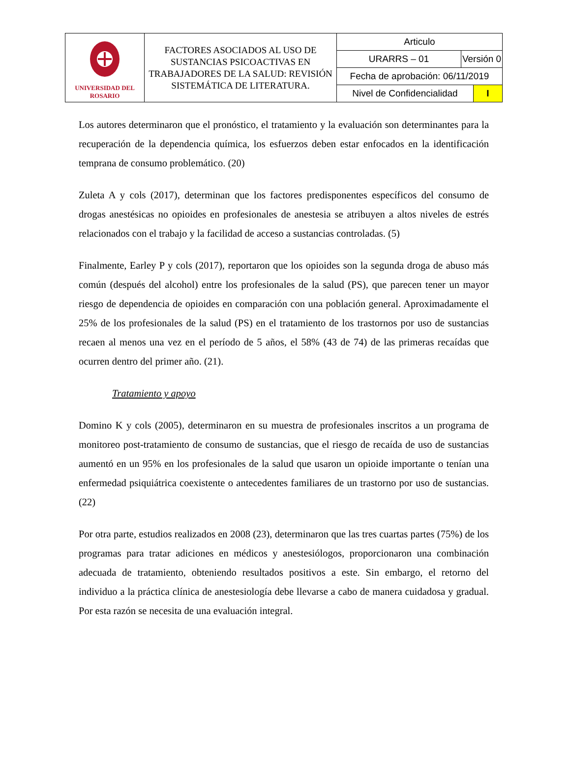| UNIVERSIDAD DEL ROSARIO | FACTORES ASOCIADOS AL USO DE SUSTANCIAS PSICOACTIVAS EN TRABAJADORES DE LA SALUD: REVISIÓN SISTEMÁTICA DE LITERATURA. | Articulo | | |
| | | URARRS – 01 | Versión 0 | |
| | | Fecha de aprobación: 06/11/2019 | | |
| | | Nivel de Confidencialidad | | I |
Los autores determinaron que el pronóstico, el tratamiento y la evaluación son determinantes para la recuperación de la dependencia química, los esfuerzos deben estar enfocados en la identificación temprana de consumo problemático. (20)
Zuleta A y cols (2017), determinan que los factores predisponentes específicos del consumo de drogas anestésicas no opioides en profesionales de anestesia se atribuyen a altos niveles de estrés relacionados con el trabajo y la facilidad de acceso a sustancias controladas. (5)
Finalmente, Earley P y cols (2017), reportaron que los opioides son la segunda droga de abuso más común (después del alcohol) entre los profesionales de la salud (PS), que parecen tener un mayor riesgo de dependencia de opioides en comparación con una población general. Aproximadamente el 25% de los profesionales de la salud (PS) en el tratamiento de los trastornos por uso de sustancias recaen al menos una vez en el período de 5 años, el 58% (43 de 74) de las primeras recaídas que ocurren dentro del primer año. (21).
Tratamiento y apoyo
Domino K y cols (2005), determinaron en su muestra de profesionales inscritos a un programa de monitoreo post-tratamiento de consumo de sustancias, que el riesgo de recaída de uso de sustancias aumentó en un 95% en los profesionales de la salud que usaron un opioide importante o tenían una enfermedad psiquiátrica coexistente o antecedentes familiares de un trastorno por uso de sustancias. (22)
Por otra parte, estudios realizados en 2008 (23), determinaron que las tres cuartas partes (75%) de los programas para tratar adiciones en médicos y anestesiólogos, proporcionaron una combinación adecuada de tratamiento, obteniendo resultados positivos a este. Sin embargo, el retorno del individuo a la práctica clínica de anestesiología debe llevarse a cabo de manera cuidadosa y gradual. Por esta razón se necesita de una evaluación integral.